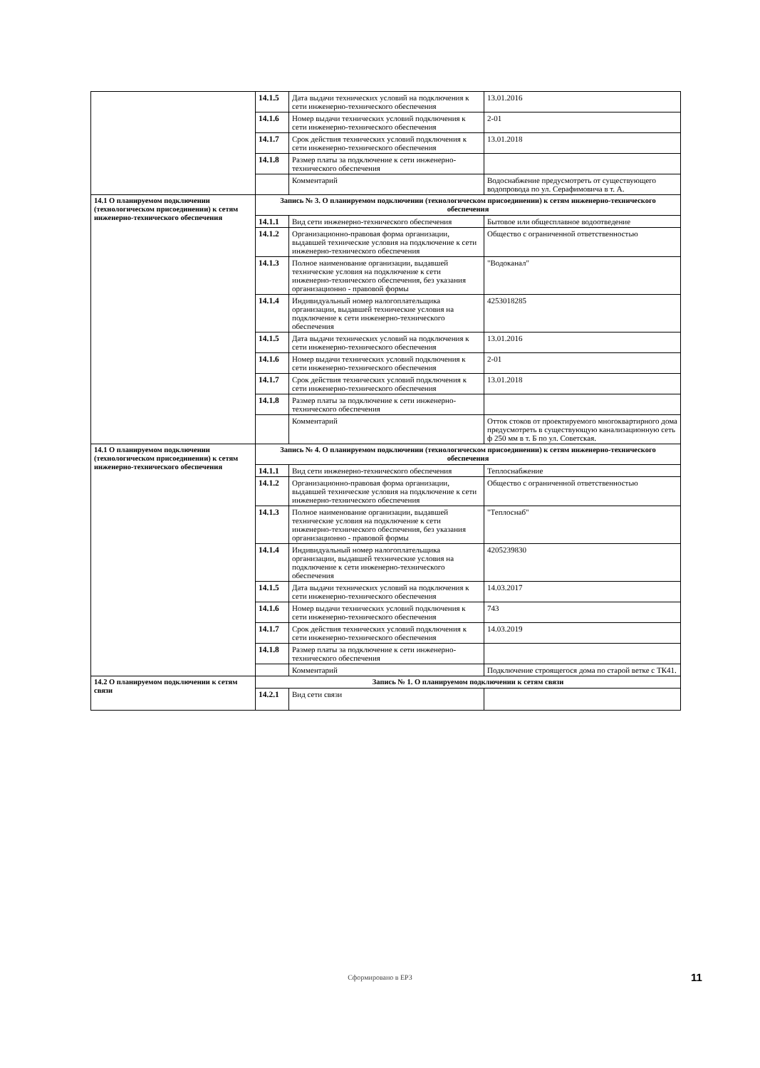| | 14.1.5 | Дата выдачи технических условий на подключения к сети инженерно-технического обеспечения | 13.01.2016 |
| | 14.1.6 | Номер выдачи технических условий подключения к сети инженерно-технического обеспечения | 2-01 |
| | 14.1.7 | Срок действия технических условий подключения к сети инженерно-технического обеспечения | 13.01.2018 |
| | 14.1.8 | Размер платы за подключение к сети инженерно-технического обеспечения | |
| | | Комментарий | Водоснабжение предусмотреть от существующего водопровода по ул. Серафимовича в т. А. |
| 14.1 О планируемом подключении (технологическом присоединении) к сетям инженерно-технического обеспечения | Запись № 3. О планируемом подключении (технологическом присоединении) к сетям инженерно-технического обеспечения | | |
| | 14.1.1 | Вид сети инженерно-технического обеспечения | Бытовое или общесплавное водоотведение |
| | 14.1.2 | Организационно-правовая форма организации, выдавшей технические условия на подключение к сети инженерно-технического обеспечения | Общество с ограниченной ответственностью |
| | 14.1.3 | Полное наименование организации, выдавшей технические условия на подключение к сети инженерно-технического обеспечения, без указания организационно - правовой формы | "Водоканал" |
| | 14.1.4 | Индивидуальный номер налогоплательщика организации, выдавшей технические условия на подключение к сети инженерно-технического обеспечения | 4253018285 |
| | 14.1.5 | Дата выдачи технических условий на подключения к сети инженерно-технического обеспечения | 13.01.2016 |
| | 14.1.6 | Номер выдачи технических условий подключения к сети инженерно-технического обеспечения | 2-01 |
| | 14.1.7 | Срок действия технических условий подключения к сети инженерно-технического обеспечения | 13.01.2018 |
| | 14.1.8 | Размер платы за подключение к сети инженерно-технического обеспечения | |
| | | Комментарий | Отток стоков от проектируемого многоквартирного дома предусмотреть в существующую канализационную сеть ф 250 мм в т. Б по ул. Советская. |
| 14.1 О планируемом подключении (технологическом присоединении) к сетям инженерно-технического обеспечения | Запись № 4. О планируемом подключении (технологическом присоединении) к сетям инженерно-технического обеспечения | | |
| | 14.1.1 | Вид сети инженерно-технического обеспечения | Теплоснабжение |
| | 14.1.2 | Организационно-правовая форма организации, выдавшей технические условия на подключение к сети инженерно-технического обеспечения | Общество с ограниченной ответственностью |
| | 14.1.3 | Полное наименование организации, выдавшей технические условия на подключение к сети инженерно-технического обеспечения, без указания организационно - правовой формы | "Теплоснаб" |
| | 14.1.4 | Индивидуальный номер налогоплательщика организации, выдавшей технические условия на подключение к сети инженерно-технического обеспечения | 4205239830 |
| | 14.1.5 | Дата выдачи технических условий на подключения к сети инженерно-технического обеспечения | 14.03.2017 |
| | 14.1.6 | Номер выдачи технических условий подключения к сети инженерно-технического обеспечения | 743 |
| | 14.1.7 | Срок действия технических условий подключения к сети инженерно-технического обеспечения | 14.03.2019 |
| | 14.1.8 | Размер платы за подключение к сети инженерно-технического обеспечения | |
| | | Комментарий | Подключение строящегося дома по старой ветке с ТК41. |
| 14.2 О планируемом подключении к сетям связи | Запись № 1. О планируемом подключении к сетям связи | | |
| | 14.2.1 | Вид сети связи | |
Сформировано в ЕРЗ 11